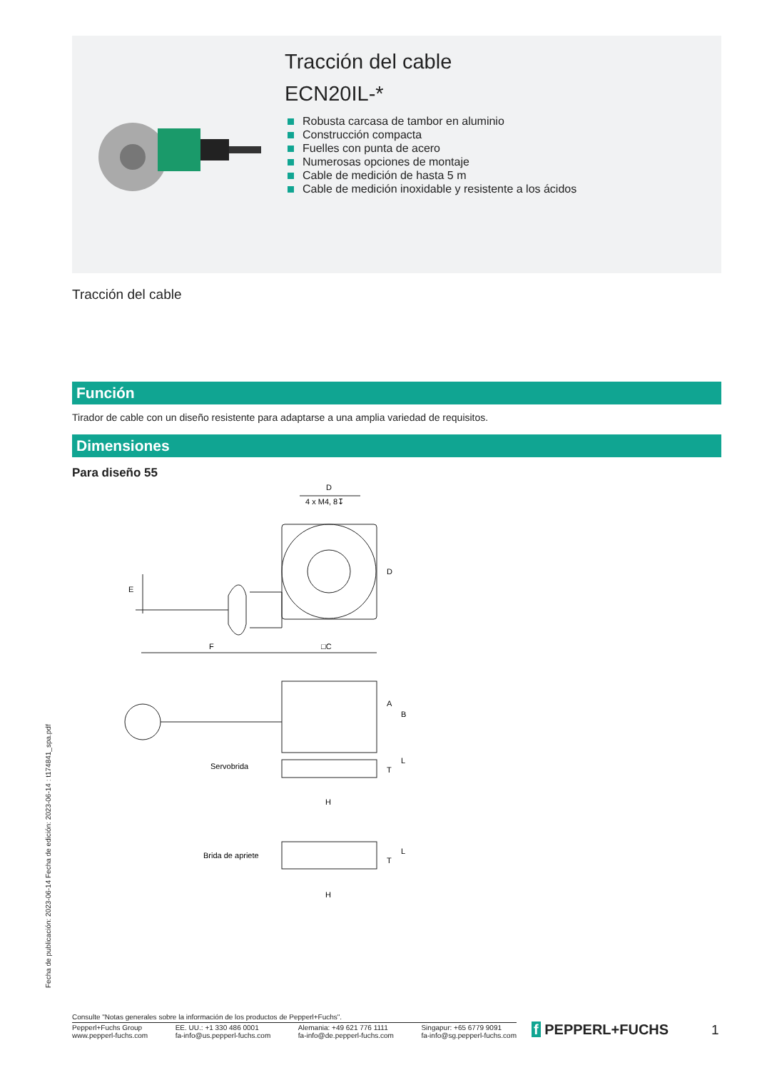Tracción del cable
ECN20IL-*
Robusta carcasa de tambor en aluminio
Construcción compacta
Fuelles con punta de acero
Numerosas opciones de montaje
Cable de medición de hasta 5 m
Cable de medición inoxidable y resistente a los ácidos
Tracción del cable
Función
Tirador de cable con un diseño resistente para adaptarse a una amplia variedad de requisitos.
Dimensiones
Para diseño 55
D
4 x M4, 8↧
D
E
F
□C
A
B
T
L
Servobrida
H
Brida de apriete
T
L
H
Fecha de publicación: 2023-06-14 Fecha de edición: 2023-06-14 : t174841_spa.pdf
Consulte "Notas generales sobre la información de los productos de Pepperl+Fuchs".
Pepperl+Fuchs Group
www.pepperl-fuchs.com
EE. UU.: +1 330 486 0001
fa-info@us.pepperl-fuchs.com
Alemania: +49 621 776 1111
fa-info@de.pepperl-fuchs.com
Singapur: +65 6779 9091
fa-info@sg.pepperl-fuchs.com
f PEPPERL+FUCHS 1